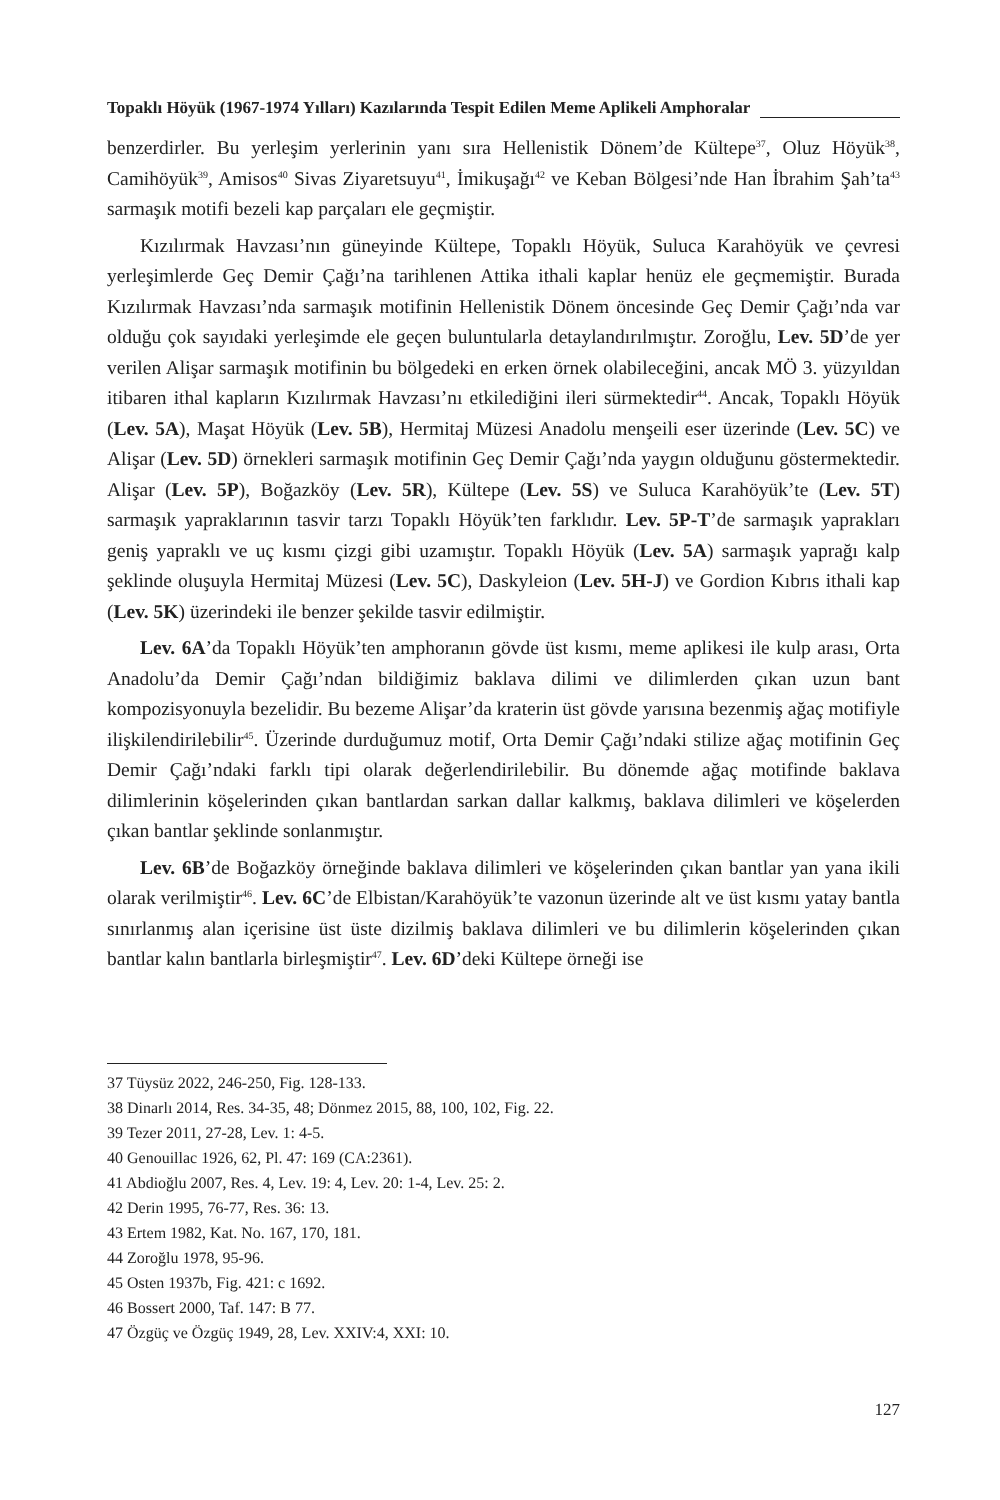Topaklı Höyük (1967-1974 Yılları) Kazılarında Tespit Edilen Meme Aplikeli Amphoralar
benzerdirler. Bu yerleşim yerlerinin yanı sıra Hellenistik Dönem’de Kültepe<sup>37</sup>, Oluz Höyük<sup>38</sup>, Camihöyük<sup>39</sup>, Amisos<sup>40</sup> Sivas Ziyaretsuyu<sup>41</sup>, İmikuşağı<sup>42</sup> ve Keban Bölgesi’nde Han İbrahim Şah’ta<sup>43</sup> sarmaşık motifi bezeli kap parçaları ele geçmiştir.
Kızılırmak Havzası’nın güneyinde Kültepe, Topaklı Höyük, Suluca Karahöyük ve çevresi yerleşimlerde Geç Demir Çağı’na tarihlenen Attika ithali kaplar henüz ele geçmemiştir. Burada Kızılırmak Havzası’nda sarmaşık motifinin Hellenistik Dönem öncesinde Geç Demir Çağı’nda var olduğu çok sayıdaki yerleşimde ele geçen buluntularla detaylandırılmıştır. Zoroğlu, Lev. 5D’de yer verilen Alişar sarmaşık motifinin bu bölgedeki en erken örnek olabileceğini, ancak MÖ 3. yüzyıldan itibaren ithal kapların Kızılırmak Havzası’nı etkilediğini ileri sürmektedir<sup>44</sup>. Ancak, Topaklı Höyük (Lev. 5A), Maşat Höyük (Lev. 5B), Hermitaj Müzesi Anadolu menşeili eser üzerinde (Lev. 5C) ve Alişar (Lev. 5D) örnekleri sarmaşık motifinin Geç Demir Çağı’nda yaygın olduğunu göstermektedir. Alişar (Lev. 5P), Boğazköy (Lev. 5R), Kültepe (Lev. 5S) ve Suluca Karahöyük’te (Lev. 5T) sarmaşık yapraklarının tasvir tarzı Topaklı Höyük’ten farklıdır. Lev. 5P-T’de sarmaşık yaprakları geniş yapraklı ve uç kısmı çizgi gibi uzamıştır. Topaklı Höyük (Lev. 5A) sarmaşık yaprağı kalp şeklinde oluşuyla Hermitaj Müzesi (Lev. 5C), Daskyleion (Lev. 5H-J) ve Gordion Kıbrıs ithali kap (Lev. 5K) üzerindeki ile benzer şekilde tasvir edilmiştir.
Lev. 6A’da Topaklı Höyük’ten amphoranın gövde üst kısmı, meme aplikesi ile kulp arası, Orta Anadolu’da Demir Çağı’ndan bildiğimiz baklava dilimi ve dilimlerden çıkan uzun bant kompozisyonuyla bezelidir. Bu bezeme Alişar’da kraterin üst gövde yarısına bezenmiş ağaç motifiyle ilişkilendirilebilir<sup>45</sup>. Üzerinde durduğumuz motif, Orta Demir Çağı’ndaki stilize ağaç motifinin Geç Demir Çağı’ndaki farklı tipi olarak değerlendirilebilir. Bu dönemde ağaç motifinde baklava dilimlerinin köşelerinden çıkan bantlardan sarkan dallar kalkmış, baklava dilimleri ve köşelerden çıkan bantlar şeklinde sonlanmıştır.
Lev. 6B’de Boğazköy örneğinde baklava dilimleri ve köşelerinden çıkan bantlar yan yana ikili olarak verilmiştir<sup>46</sup>. Lev. 6C’de Elbistan/Karahöyük’te vazonun üzerinde alt ve üst kısmı yatay bantla sınırlanmış alan içerisine üst üste dizilmiş baklava dilimleri ve bu dilimlerin köşelerinden çıkan bantlar kalın bantlarla birleşmiştir<sup>47</sup>. Lev. 6D’deki Kültepe örneği ise
37 Tüysüz 2022, 246-250, Fig. 128-133.
38 Dinarlı 2014, Res. 34-35, 48; Dönmez 2015, 88, 100, 102, Fig. 22.
39 Tezer 2011, 27-28, Lev. 1: 4-5.
40 Genouillac 1926, 62, Pl. 47: 169 (CA:2361).
41 Abdioğlu 2007, Res. 4, Lev. 19: 4, Lev. 20: 1-4, Lev. 25: 2.
42 Derin 1995, 76-77, Res. 36: 13.
43 Ertem 1982, Kat. No. 167, 170, 181.
44 Zoroğlu 1978, 95-96.
45 Osten 1937b, Fig. 421: c 1692.
46 Bossert 2000, Taf. 147: B 77.
47 Özgüç ve Özgüç 1949, 28, Lev. XXIV:4, XXI: 10.
127